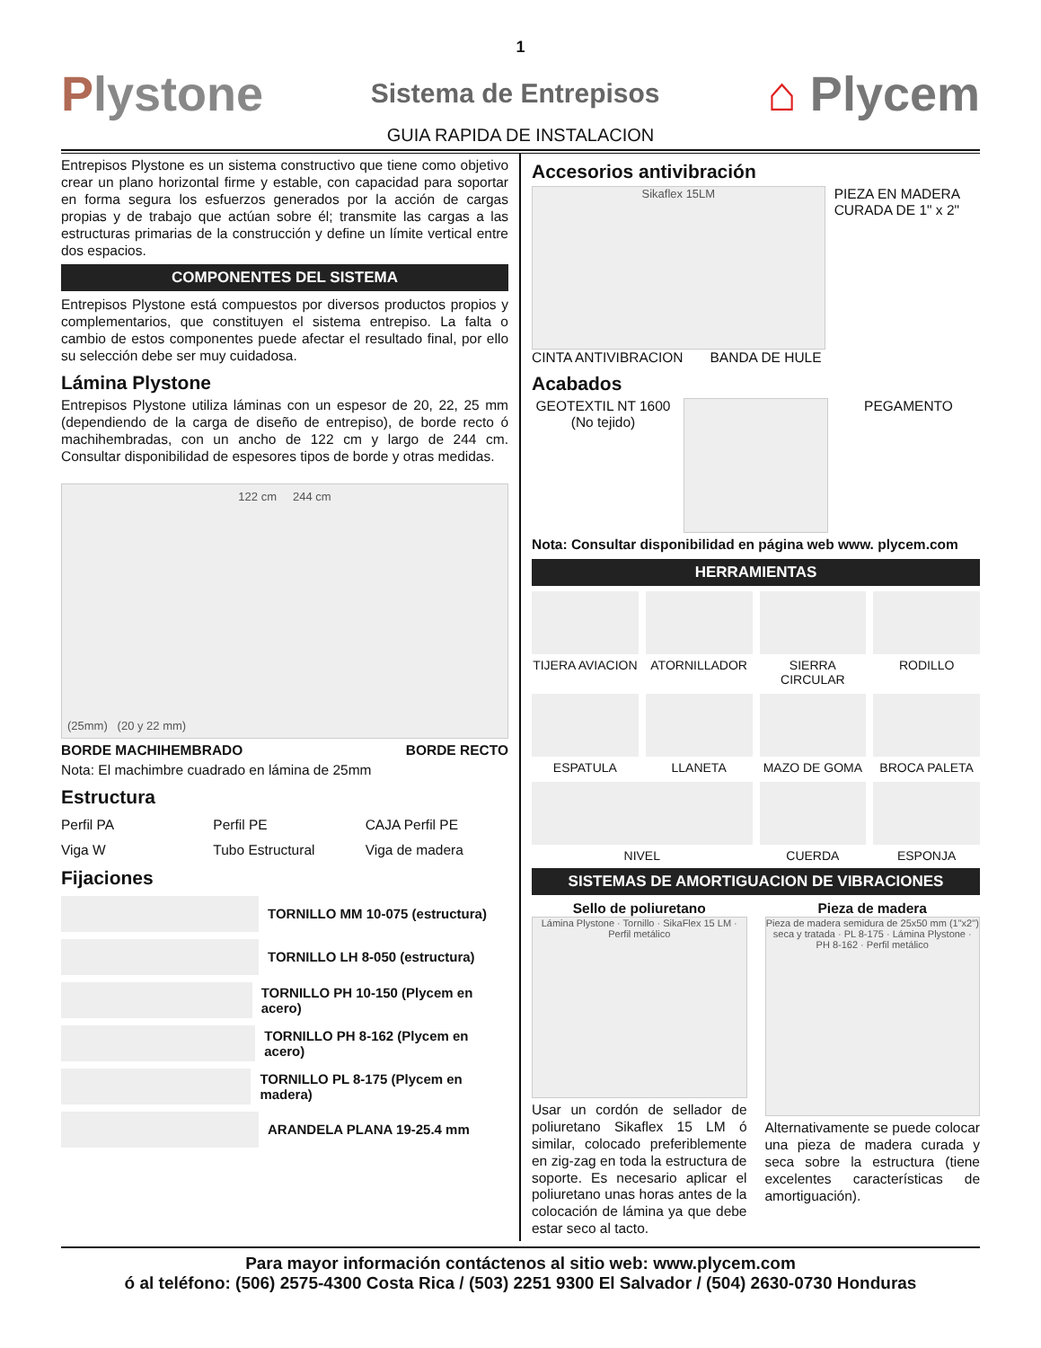1
Plystone
Sistema de Entrepisos
⌂ Plycem
GUIA RAPIDA DE INSTALACION
Entrepisos Plystone es un sistema constructivo que tiene como objetivo crear un plano horizontal firme y estable, con capacidad para soportar en forma segura los esfuerzos generados por la acción de cargas propias y de trabajo que actúan sobre él; transmite las cargas a las estructuras primarias de la construcción y define un límite vertical entre dos espacios.
COMPONENTES DEL SISTEMA
Entrepisos Plystone está compuestos por diversos productos propios y complementarios, que constituyen el sistema entrepiso. La falta o cambio de estos componentes puede afectar el resultado final, por ello su selección debe ser muy cuidadosa.
Lámina Plystone
Entrepisos Plystone utiliza láminas con un espesor de 20, 22, 25 mm (dependiendo de la carga de diseño de entrepiso), de borde recto ó machihembradas, con un ancho de 122 cm y largo de 244 cm. Consultar disponibilidad de espesores tipos de borde y otras medidas.
122 cm 244 cm
(25mm) (20 y 22 mm)
BORDE MACHIHEMBRADO BORDE RECTO
Nota: El machimbre cuadrado en lámina de 25mm
Estructura
Perfil PA
Perfil PE
CAJA Perfil PE
Viga W
Tubo Estructural
Viga de madera
Fijaciones
TORNILLO MM 10-075 (estructura)
TORNILLO LH 8-050 (estructura)
TORNILLO PH 10-150 (Plycem en acero)
TORNILLO PH 8-162 (Plycem en acero)
TORNILLO PL 8-175 (Plycem en madera)
ARANDELA PLANA 19-25.4 mm
Accesorios antivibración
Sikaflex 15LM
PIEZA EN MADERA CURADA DE 1" x 2"
CINTA ANTIVIBRACION BANDA DE HULE
Acabados
GEOTEXTIL NT 1600
(No tejido)
PEGAMENTO
Nota: Consultar disponibilidad en página web www. plycem.com
HERRAMIENTAS
TIJERA AVIACION
ATORNILLADOR
SIERRA CIRCULAR
RODILLO
ESPATULA
LLANETA
MAZO DE GOMA
BROCA PALETA
NIVEL
CUERDA
ESPONJA
SISTEMAS DE AMORTIGUACION DE VIBRACIONES
Sello de poliuretano
Lámina Plystone · Tornillo · SikaFlex 15 LM · Perfil metálico
Usar un cordón de sellador de poliuretano Sikaflex 15 LM ó similar, colocado preferiblemente en zig-zag en toda la estructura de soporte. Es necesario aplicar el poliuretano unas horas antes de la colocación de lámina ya que debe estar seco al tacto.
Pieza de madera
Pieza de madera semidura de 25x50 mm (1"x2") seca y tratada · PL 8-175 · Lámina Plystone · PH 8-162 · Perfil metálico
Alternativamente se puede colocar una pieza de madera curada y seca sobre la estructura (tiene excelentes características de amortiguación).
Para mayor información contáctenos al sitio web: www.plycem.com
ó al teléfono: (506) 2575-4300 Costa Rica / (503) 2251 9300 El Salvador / (504) 2630-0730 Honduras